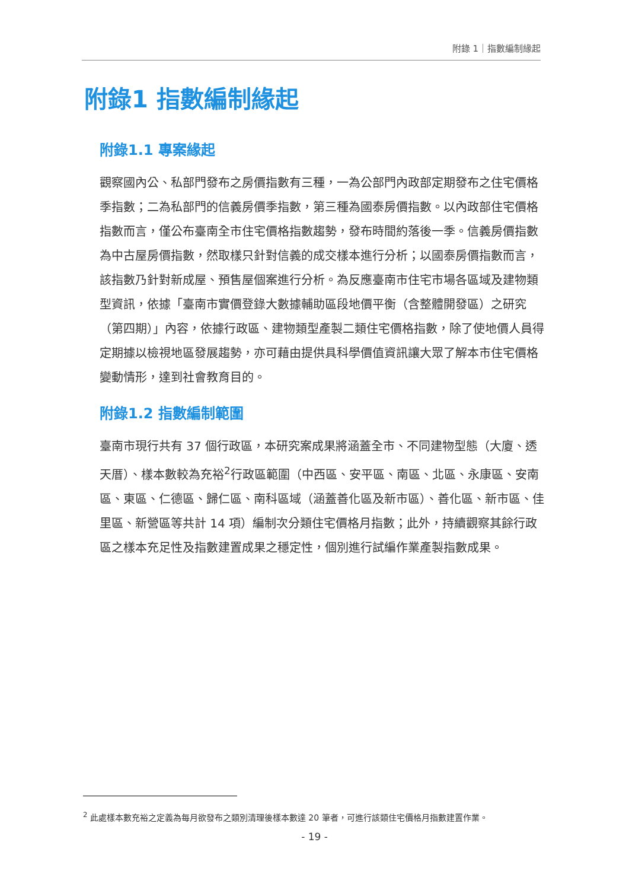附錄 1｜指數編制緣起
附錄1 指數編制緣起
附錄1.1 專案緣起
觀察國內公、私部門發布之房價指數有三種，一為公部門內政部定期發布之住宅價格季指數；二為私部門的信義房價季指數，第三種為國泰房價指數。以內政部住宅價格指數而言，僅公布臺南全市住宅價格指數趨勢，發布時間約落後一季。信義房價指數為中古屋房價指數，然取樣只針對信義的成交樣本進行分析；以國泰房價指數而言，該指數乃針對新成屋、預售屋個案進行分析。為反應臺南市住宅市場各區域及建物類型資訊，依據「臺南市實價登錄大數據輔助區段地價平衡（含整體開發區）之研究（第四期）」內容，依據行政區、建物類型產製二類住宅價格指數，除了使地價人員得定期據以檢視地區發展趨勢，亦可藉由提供具科學價值資訊讓大眾了解本市住宅價格變動情形，達到社會教育目的。
附錄1.2 指數編制範圍
臺南市現行共有 37 個行政區，本研究案成果將涵蓋全市、不同建物型態（大廈、透天厝）、樣本數較為充裕<sup>2</sup>行政區範圍（中西區、安平區、南區、北區、永康區、安南區、東區、仁德區、歸仁區、南科區域（涵蓋善化區及新市區）、善化區、新市區、佳里區、新營區等共計 14 項）編制次分類住宅價格月指數；此外，持續觀察其餘行政區之樣本充足性及指數建置成果之穩定性，個別進行試編作業產製指數成果。
<sup>2</sup> 此處樣本數充裕之定義為每月欲發布之類別清理後樣本數達 20 筆者，可進行該類住宅價格月指數建置作業。
- 19 -